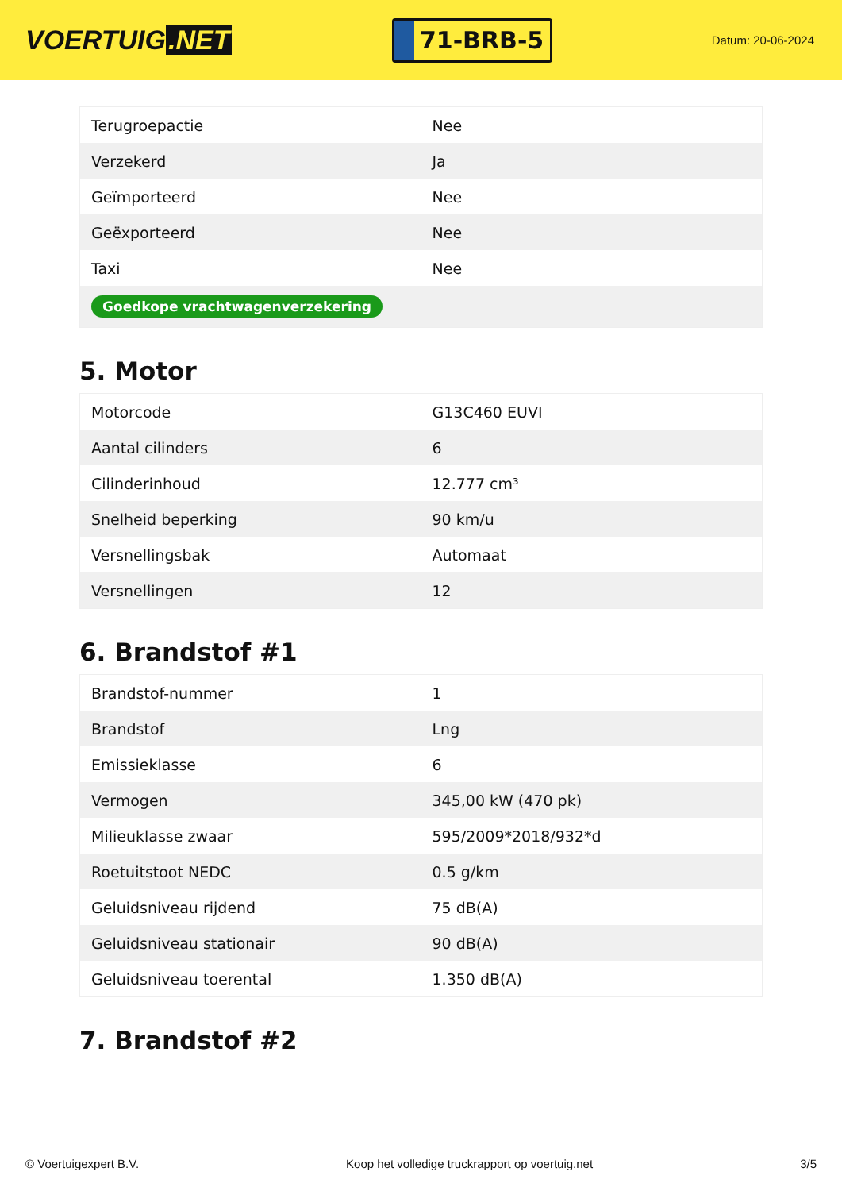VOERTUIG.NET
71-BRB-5
Datum: 20-06-2024
| Terugroepactie | Nee |
| Verzekerd | Ja |
| Geïmporteerd | Nee |
| Geëxporteerd | Nee |
| Taxi | Nee |
| Goedkope vrachtwagenverzekering | |
5. Motor
| Motorcode | G13C460 EUVI |
| Aantal cilinders | 6 |
| Cilinderinhoud | 12.777 cm³ |
| Snelheid beperking | 90 km/u |
| Versnellingsbak | Automaat |
| Versnellingen | 12 |
6. Brandstof #1
| Brandstof-nummer | 1 |
| Brandstof | Lng |
| Emissieklasse | 6 |
| Vermogen | 345,00 kW (470 pk) |
| Milieuklasse zwaar | 595/2009*2018/932*d |
| Roetuitstoot NEDC | 0.5 g/km |
| Geluidsniveau rijdend | 75 dB(A) |
| Geluidsniveau stationair | 90 dB(A) |
| Geluidsniveau toerental | 1.350 dB(A) |
7. Brandstof #2
© Voertuigexpert B.V. Koop het volledige truckrapport op voertuig.net 3/5